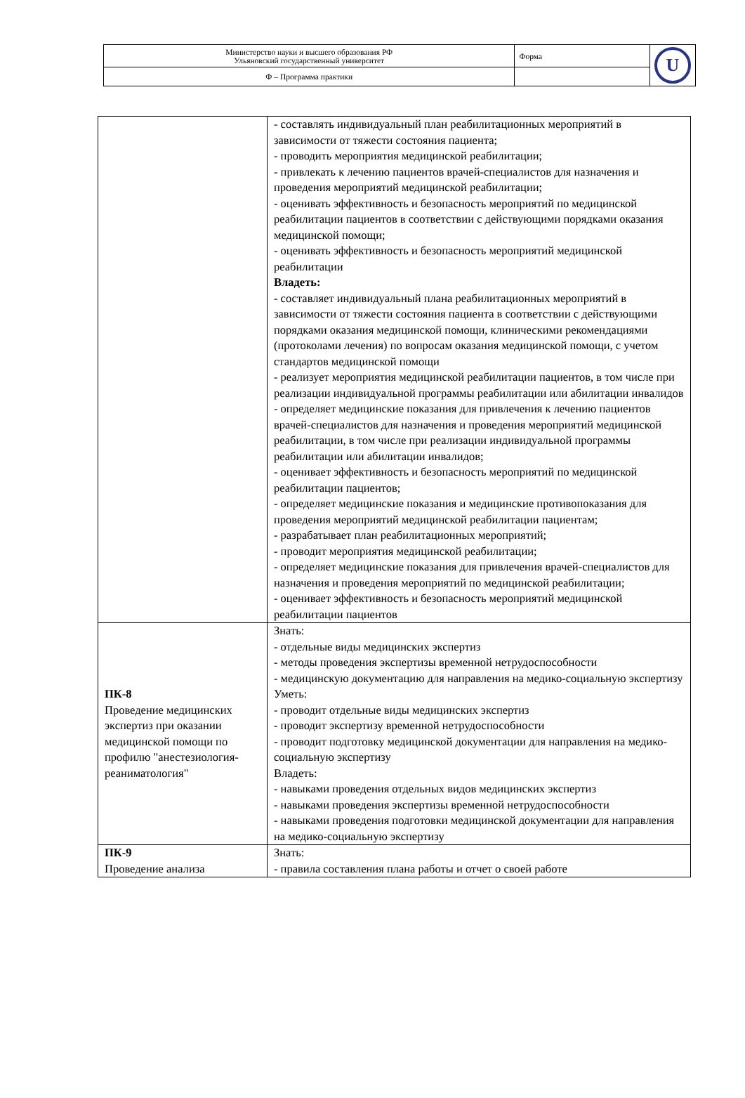| Министерство науки и высшего образования РФ Ульяновский государственный университет | Форма | U |
| Ф – Программа практики | | |
| | - составлять индивидуальный план реабилитационных мероприятий в зависимости от тяжести состояния пациента; - проводить мероприятия медицинской реабилитации; - привлекать к лечению пациентов врачей-специалистов для назначения и проведения мероприятий медицинской реабилитации; - оценивать эффективность и безопасность мероприятий по медицинской реабилитации пациентов в соответствии с действующими порядками оказания медицинской помощи; - оценивать эффективность и безопасность мероприятий медицинской реабилитации Владеть: - составляет индивидуальный плана реабилитационных мероприятий в зависимости от тяжести состояния пациента в соответствии с действующими порядками оказания медицинской помощи, клиническими рекомендациями (протоколами лечения) по вопросам оказания медицинской помощи, с учетом стандартов медицинской помощи - реализует мероприятия медицинской реабилитации пациентов, в том числе при реализации индивидуальной программы реабилитации или абилитации инвалидов - определяет медицинские показания для привлечения к лечению пациентов врачей-специалистов для назначения и проведения мероприятий медицинской реабилитации, в том числе при реализации индивидуальной программы реабилитации или абилитации инвалидов; - оценивает эффективность и безопасность мероприятий по медицинской реабилитации пациентов; - определяет медицинские показания и медицинские противопоказания для проведения мероприятий медицинской реабилитации пациентам; - разрабатывает план реабилитационных мероприятий; - проводит мероприятия медицинской реабилитации; - определяет медицинские показания для привлечения врачей-специалистов для назначения и проведения мероприятий по медицинской реабилитации; - оценивает эффективность и безопасность мероприятий медицинской реабилитации пациентов |
| ПК-8 Проведение медицинских экспертиз при оказании медицинской помощи по профилю "анестезиология-реаниматология" | Знать: - отдельные виды медицинских экспертиз - методы проведения экспертизы временной нетрудоспособности - медицинскую документацию для направления на медико-социальную экспертизу Уметь: - проводит отдельные виды медицинских экспертиз - проводит экспертизу временной нетрудоспособности - проводит подготовку медицинской документации для направления на медико-социальную экспертизу Владеть: - навыками проведения отдельных видов медицинских экспертиз - навыками проведения экспертизы временной нетрудоспособности - навыками проведения подготовки медицинской документации для направления на медико-социальную экспертизу |
| ПК-9 Проведение анализа | Знать: - правила составления плана работы и отчет о своей работе |